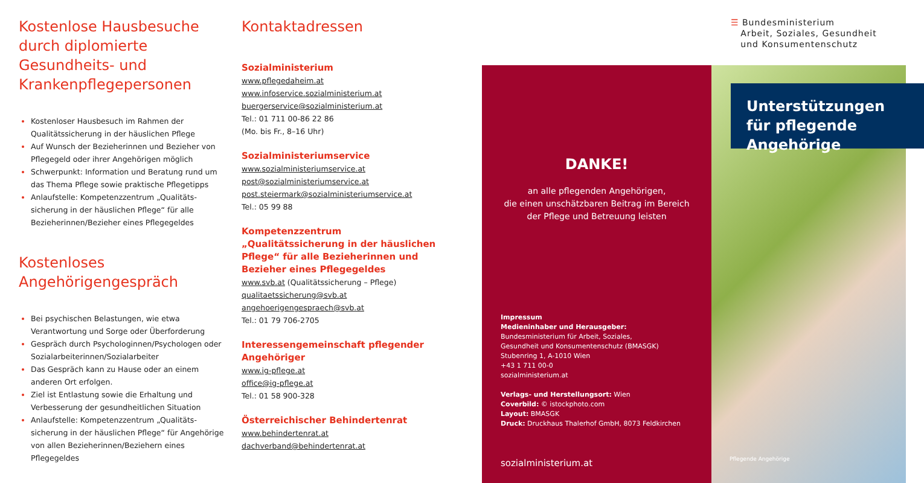Kostenlose Hausbesuche durch diplomierte Gesundheits- und Krankenpflegepersonen
Kostenloser Hausbesuch im Rahmen der Qualitätssicherung in der häuslichen Pflege
Auf Wunsch der Bezieherinnen und Bezieher von Pflegegeld oder ihrer Angehörigen möglich
Schwerpunkt: Information und Beratung rund um das Thema Pflege sowie praktische Pflegetipps
Anlaufstelle: Kompetenzzentrum „Qualitäts­sicherung in der häuslichen Pflege“ für alle Bezieherinnen/Bezieher eines Pflegegeldes
Kostenloses Angehörigengespräch
Bei psychischen Belastungen, wie etwa Verantwortung und Sorge oder Überforderung
Gespräch durch Psychologinnen/Psychologen oder Sozialarbeiterinnen/Sozialarbeiter
Das Gespräch kann zu Hause oder an einem anderen Ort erfolgen.
Ziel ist Entlastung sowie die Erhaltung und Verbesserung der gesundheitlichen Situation
Anlaufstelle: Kompetenzzentrum „Qualitäts­sicherung in der häuslichen Pflege“ für Angehörige von allen Bezieherinnen/Beziehern eines Pflegegeldes
Kontaktadressen
Sozialministerium
www.pflegedaheim.at
www.infoservice.sozialministerium.at
buergerservice@sozialministerium.at
Tel.: 01 711 00-86 22 86
(Mo. bis Fr., 8–16 Uhr)
Sozialministeriumservice
www.sozialministeriumservice.at
post@sozialministeriumservice.at
post.steiermark@sozialministeriumservice.at
Tel.: 05 99 88
Kompetenzzentrum „Qualitätssicherung in der häuslichen Pflege“ für alle Bezieherinnen und Bezieher eines Pflegegeldes
www.svb.at (Qualitätssicherung – Pflege)
qualitaetssicherung@svb.at
angehoerigengespraech@svb.at
Tel.: 01 79 706-2705
Interessengemeinschaft pflegender Angehöriger
www.ig-pflege.at
office@ig-pflege.at
Tel.: 01 58 900-328
Österreichischer Behindertenrat
www.behindertenrat.at
dachverband@behindertenrat.at
DANKE!
an alle pflegenden Angehörigen,
die einen unschätzbaren Beitrag im Bereich
der Pflege und Betreuung leisten
Impressum
Medieninhaber und Herausgeber:
Bundesministerium für Arbeit, Soziales,
Gesundheit und Konsumentenschutz (BMASGK)
Stubenring 1, A-1010 Wien
+43 1 711 00-0
sozialministerium.at
Verlags- und Herstellungsort: Wien
Coverbild: © istockphoto.com
Layout: BMASGK
Druck: Druckhaus Thalerhof GmbH, 8073 Feldkirchen
sozialministerium.at
☰ Bundesministerium
Arbeit, Soziales, Gesundheit
und Konsumentenschutz
Unterstützungen für pflegende Angehörige
Pflegende Angehörige